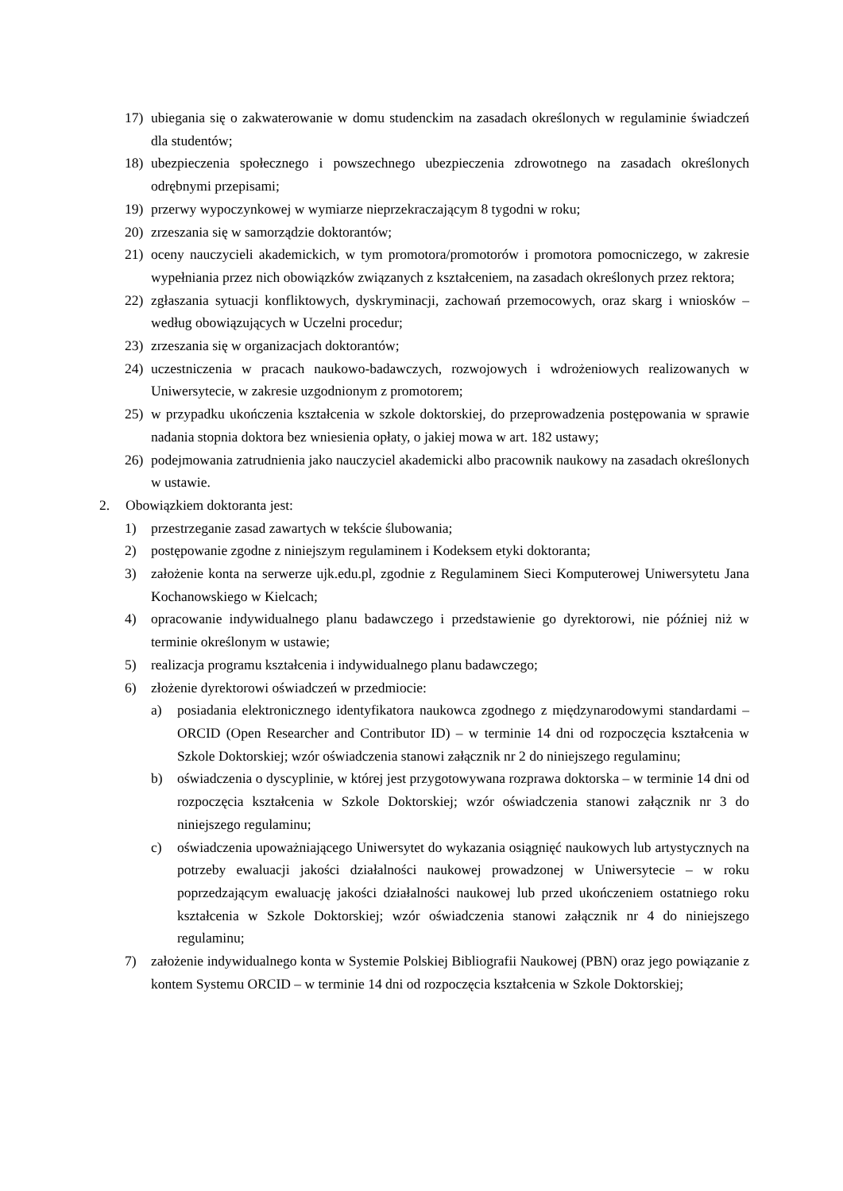17) ubiegania się o zakwaterowanie w domu studenckim na zasadach określonych w regulaminie świadczeń dla studentów;
18) ubezpieczenia społecznego i powszechnego ubezpieczenia zdrowotnego na zasadach określonych odrębnymi przepisami;
19) przerwy wypoczynkowej w wymiarze nieprzekraczającym 8 tygodni w roku;
20) zrzeszania się w samorządzie doktorantów;
21) oceny nauczycieli akademickich, w tym promotora/promotorów i promotora pomocniczego, w zakresie wypełniania przez nich obowiązków związanych z kształceniem, na zasadach określonych przez rektora;
22) zgłaszania sytuacji konfliktowych, dyskryminacji, zachowań przemocowych, oraz skarg i wniosków – według obowiązujących w Uczelni procedur;
23) zrzeszania się w organizacjach doktorantów;
24) uczestniczenia w pracach naukowo-badawczych, rozwojowych i wdrożeniowych realizowanych w Uniwersytecie, w zakresie uzgodnionym z promotorem;
25) w przypadku ukończenia kształcenia w szkole doktorskiej, do przeprowadzenia postępowania w sprawie nadania stopnia doktora bez wniesienia opłaty, o jakiej mowa w art. 182 ustawy;
26) podejmowania zatrudnienia jako nauczyciel akademicki albo pracownik naukowy na zasadach określonych w ustawie.
2. Obowiązkiem doktoranta jest:
1) przestrzeganie zasad zawartych w tekście ślubowania;
2) postępowanie zgodne z niniejszym regulaminem i Kodeksem etyki doktoranta;
3) założenie konta na serwerze ujk.edu.pl, zgodnie z Regulaminem Sieci Komputerowej Uniwersytetu Jana Kochanowskiego w Kielcach;
4) opracowanie indywidualnego planu badawczego i przedstawienie go dyrektorowi, nie później niż w terminie określonym w ustawie;
5) realizacja programu kształcenia i indywidualnego planu badawczego;
6) złożenie dyrektorowi oświadczeń w przedmiocie:
a) posiadania elektronicznego identyfikatora naukowca zgodnego z międzynarodowymi standardami – ORCID (Open Researcher and Contributor ID) – w terminie 14 dni od rozpoczęcia kształcenia w Szkole Doktorskiej; wzór oświadczenia stanowi załącznik nr 2 do niniejszego regulaminu;
b) oświadczenia o dyscyplinie, w której jest przygotowywana rozprawa doktorska – w terminie 14 dni od rozpoczęcia kształcenia w Szkole Doktorskiej; wzór oświadczenia stanowi załącznik nr 3 do niniejszego regulaminu;
c) oświadczenia upoważniającego Uniwersytet do wykazania osiągnięć naukowych lub artystycznych na potrzeby ewaluacji jakości działalności naukowej prowadzonej w Uniwersytecie – w roku poprzedzającym ewaluację jakości działalności naukowej lub przed ukończeniem ostatniego roku kształcenia w Szkole Doktorskiej; wzór oświadczenia stanowi załącznik nr 4 do niniejszego regulaminu;
7) założenie indywidualnego konta w Systemie Polskiej Bibliografii Naukowej (PBN) oraz jego powiązanie z kontem Systemu ORCID – w terminie 14 dni od rozpoczęcia kształcenia w Szkole Doktorskiej;